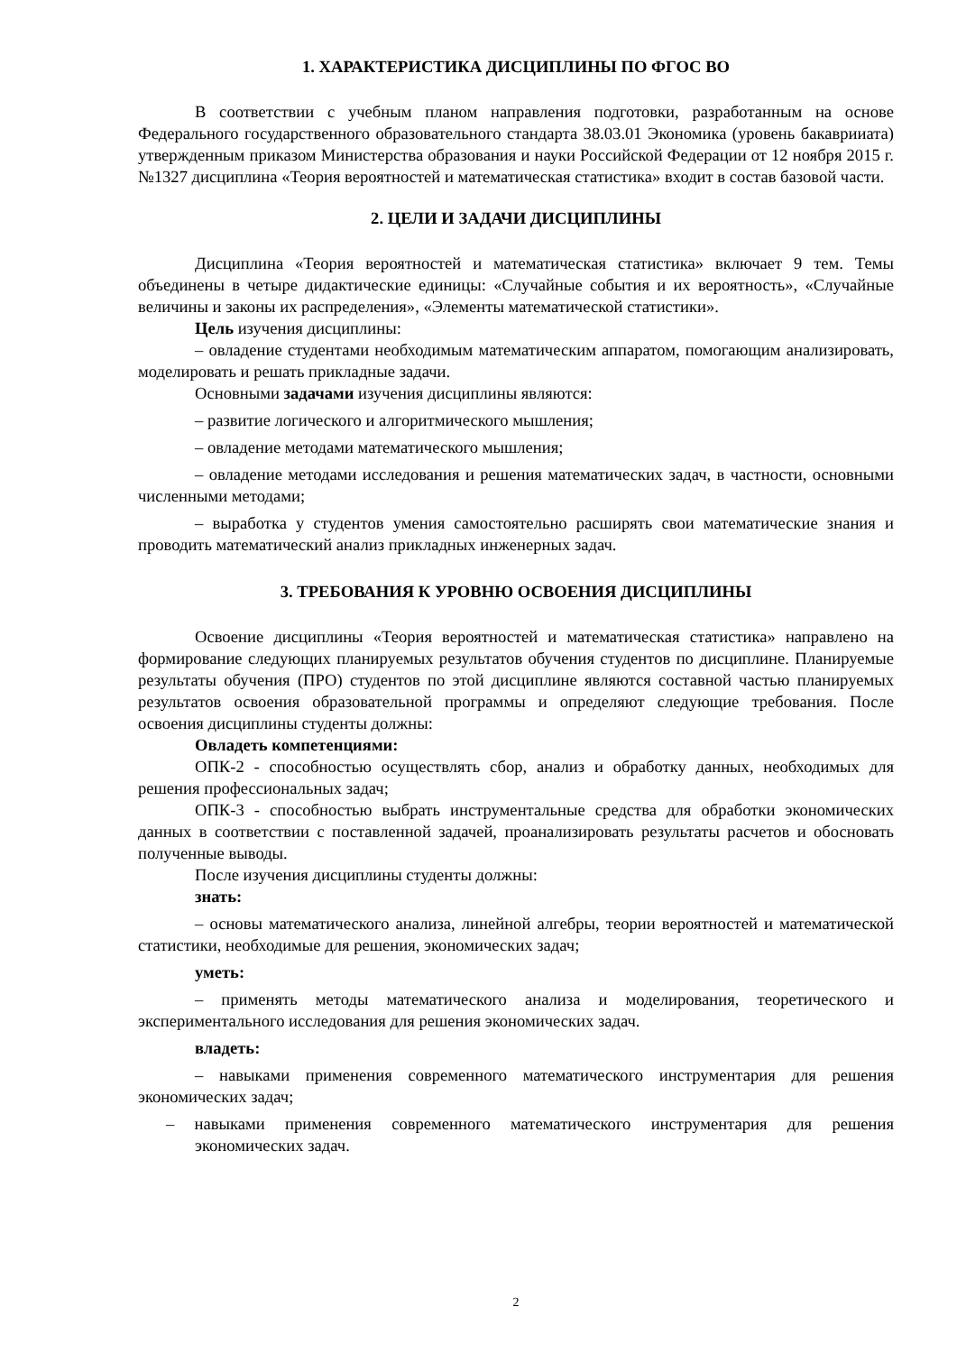1. ХАРАКТЕРИСТИКА ДИСЦИПЛИНЫ ПО ФГОС ВО
В соответствии с учебным планом направления подготовки, разработанным на основе Федерального государственного образовательного стандарта 38.03.01 Экономика (уровень бакаврииата) утвержденным приказом Министерства образования и науки Российской Федерации от 12 ноября 2015 г. №1327 дисциплина «Теория вероятностей и математическая статистика» входит в состав базовой части.
2. ЦЕЛИ И ЗАДАЧИ ДИСЦИПЛИНЫ
Дисциплина «Теория вероятностей и математическая статистика» включает 9 тем. Темы объединены в четыре дидактические единицы: «Случайные события и их вероятность», «Случайные величины и законы их распределения», «Элементы математической статистики».
Цель изучения дисциплины:
– овладение студентами необходимым математическим аппаратом, помогающим анализировать, моделировать и решать прикладные задачи.
Основными задачами изучения дисциплины являются:
– развитие логического и алгоритмического мышления;
– овладение методами математического мышления;
– овладение методами исследования и решения математических задач, в частности, основными численными методами;
– выработка у студентов умения самостоятельно расширять свои математические знания и проводить математический анализ прикладных инженерных задач.
3. ТРЕБОВАНИЯ К УРОВНЮ ОСВОЕНИЯ ДИСЦИПЛИНЫ
Освоение дисциплины «Теория вероятностей и математическая статистика» направлено на формирование следующих планируемых результатов обучения студентов по дисциплине. Планируемые результаты обучения (ПРО) студентов по этой дисциплине являются составной частью планируемых результатов освоения образовательной программы и определяют следующие требования. После освоения дисциплины студенты должны:
Овладеть компетенциями:
ОПК-2 - способностью осуществлять сбор, анализ и обработку данных, необходимых для решения профессиональных задач;
ОПК-3 - способностью выбрать инструментальные средства для обработки экономических данных в соответствии с поставленной задачей, проанализировать результаты расчетов и обосновать полученные выводы.
После изучения дисциплины студенты должны:
знать:
– основы математического анализа, линейной алгебры, теории вероятностей и математической статистики, необходимые для решения, экономических задач;
уметь:
– применять методы математического анализа и моделирования, теоретического и экспериментального исследования для решения экономических задач.
владеть:
– навыками применения современного математического инструментария для решения экономических задач;
– навыками применения современного математического инструментария для решения экономических задач.
2